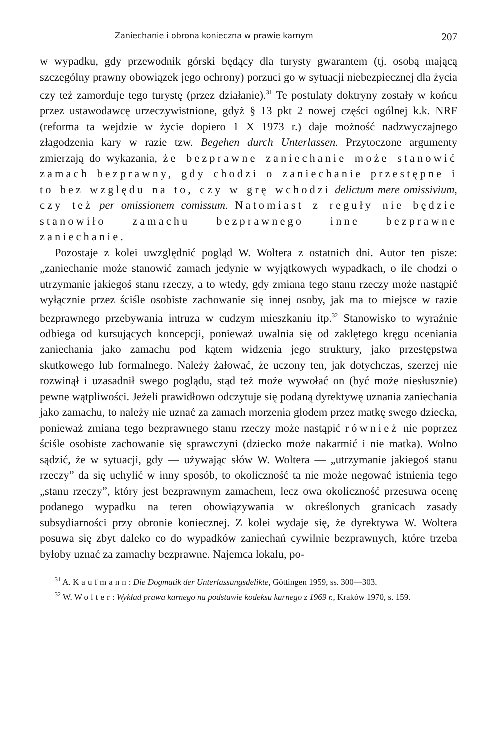Zaniechanie i obrona konieczna w prawie karnym 207
w wypadku, gdy przewodnik górski będący dla turysty gwarantem (tj. osobą mającą szczególny prawny obowiązek jego ochrony) porzuci go w sytuacji niebezpiecznej dla życia czy też zamorduje tego turystę (przez działanie).<sup>31</sup> Te postulaty doktryny zostały w końcu przez ustawodawcę urzeczywistnione, gdyż § 13 pkt 2 nowej części ogólnej k.k. NRF (reforma ta wejdzie w życie dopiero 1 X 1973 r.) daje możność nadzwyczajnego złagodzenia kary w razie tzw. Begehen durch Unterlassen. Przytoczone argumenty zmierzają do wykazania, że bezprawne zaniechanie może stanowić zamach bezprawny, gdy chodzi o zaniechanie przestępne i to bez względu na to, czy w grę wchodzi delictum mere omissivium, czy też per omissionem comissum. Natomiast z reguły nie będzie stanowiło zamachu bezprawnego inne bezprawne zaniechanie.
Pozostaje z kolei uwzględnić pogląd W. Woltera z ostatnich dni. Autor ten pisze: „zaniechanie może stanowić zamach jedynie w wyjątkowych wypadkach, o ile chodzi o utrzymanie jakiegoś stanu rzeczy, a to wtedy, gdy zmiana tego stanu rzeczy może nastąpić wyłącznie przez ściśle osobiste zachowanie się innej osoby, jak ma to miejsce w razie bezprawnego przebywania intruza w cudzym mieszkaniu itp.<sup>32</sup> Stanowisko to wyraźnie odbiega od kursujących koncepcji, ponieważ uwalnia się od zaklętego kręgu oceniania zaniechania jako zamachu pod kątem widzenia jego struktury, jako przestępstwa skutkowego lub formalnego. Należy żałować, że uczony ten, jak dotychczas, szerzej nie rozwinął i uzasadnił swego poglądu, stąd też może wywołać on (być może niesłusznie) pewne wątpliwości. Jeżeli prawidłowo odczytuje się podaną dyrektywę uznania zaniechania jako zamachu, to należy nie uznać za zamach morzenia głodem przez matkę swego dziecka, ponieważ zmiana tego bezprawnego stanu rzeczy może nastąpić również nie poprzez ściśle osobiste zachowanie się sprawczyni (dziecko może nakarmić i nie matka). Wolno sądzić, że w sytuacji, gdy — używając słów W. Woltera — „utrzymanie jakiegoś stanu rzeczy” da się uchylić w inny sposób, to okoliczność ta nie może negować istnienia tego „stanu rzeczy”, który jest bezprawnym zamachem, lecz owa okoliczność przesuwa ocenę podanego wypadku na teren obowiązywania w określonych granicach zasady subsydiarności przy obronie koniecznej. Z kolei wydaje się, że dyrektywa W. Woltera posuwa się zbyt daleko co do wypadków zaniechań cywilnie bezprawnych, które trzeba byłoby uznać za zamachy bezprawne. Najemca lokalu, po-
<sup>31</sup> A. Kaufmann: Die Dogmatik der Unterlassungsdelikte, Göttingen 1959, ss. 300—303.
<sup>32</sup> W. Wolter: Wykład prawa karnego na podstawie kodeksu karnego z 1969 r., Kraków 1970, s. 159.